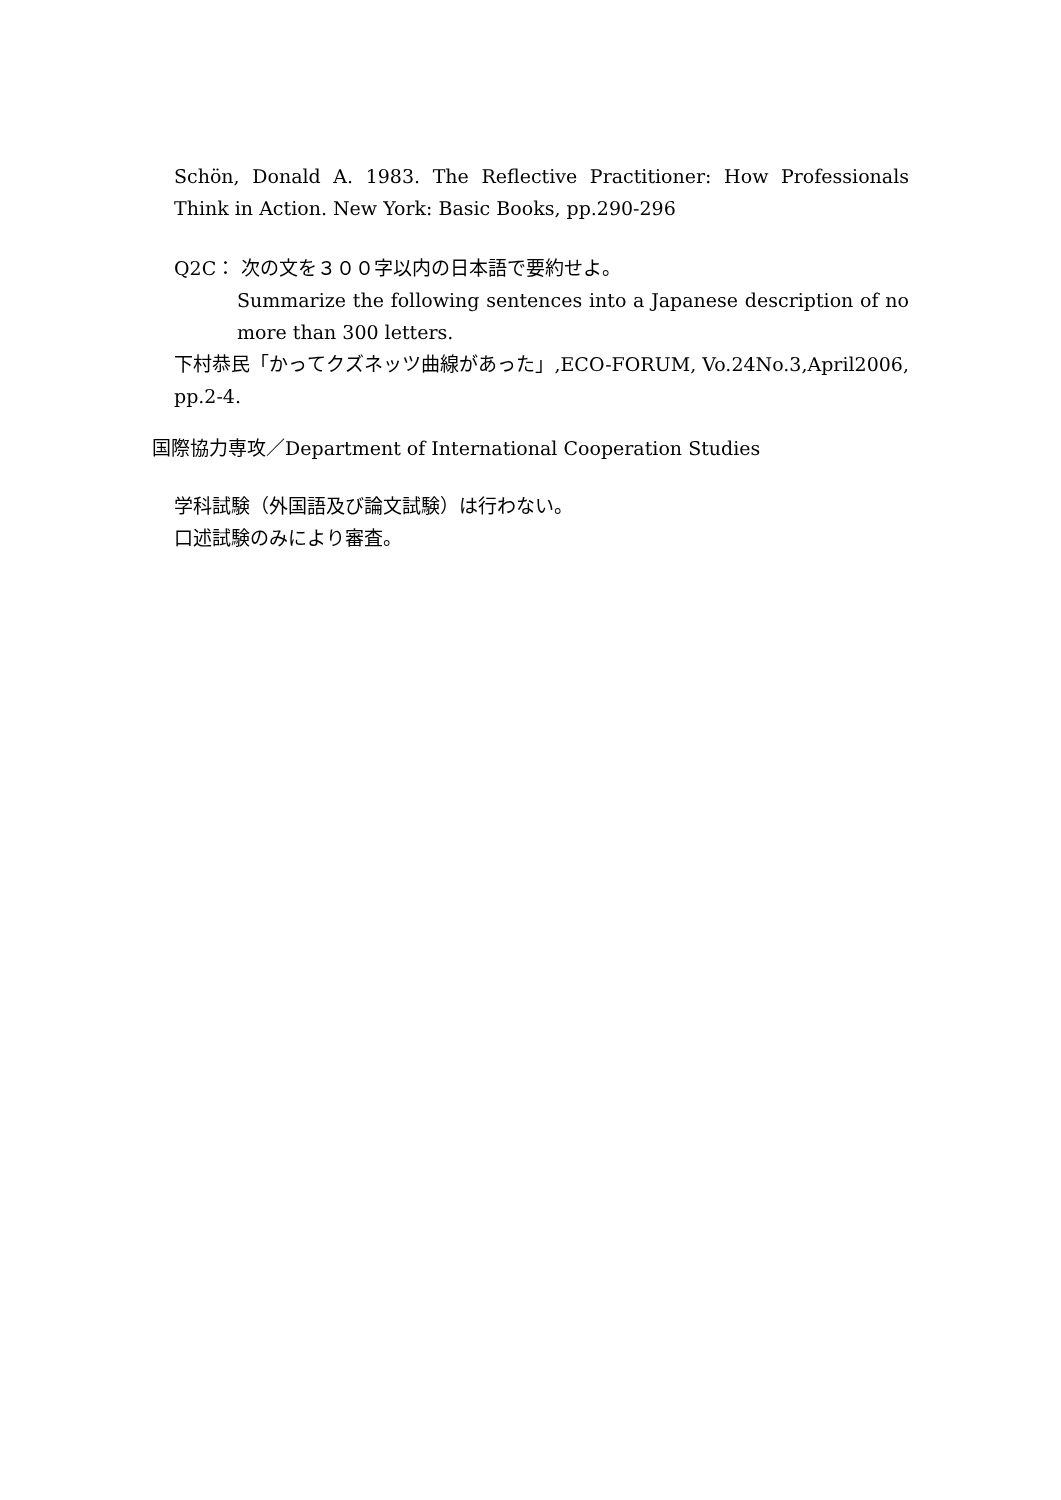Schön, Donald A. 1983. The Reflective Practitioner: How Professionals Think in Action. New York: Basic Books, pp.290-296
Q2C： 次の文を３００字以内の日本語で要約せよ。
Summarize the following sentences into a Japanese description of no more than 300 letters.
下村恭民「かってクズネッツ曲線があった」,ECO-FORUM, Vo.24No.3,April2006, pp.2-4.
国際協力専攻／Department of International Cooperation Studies
学科試験（外国語及び論文試験）は行わない。
口述試験のみにより審査。